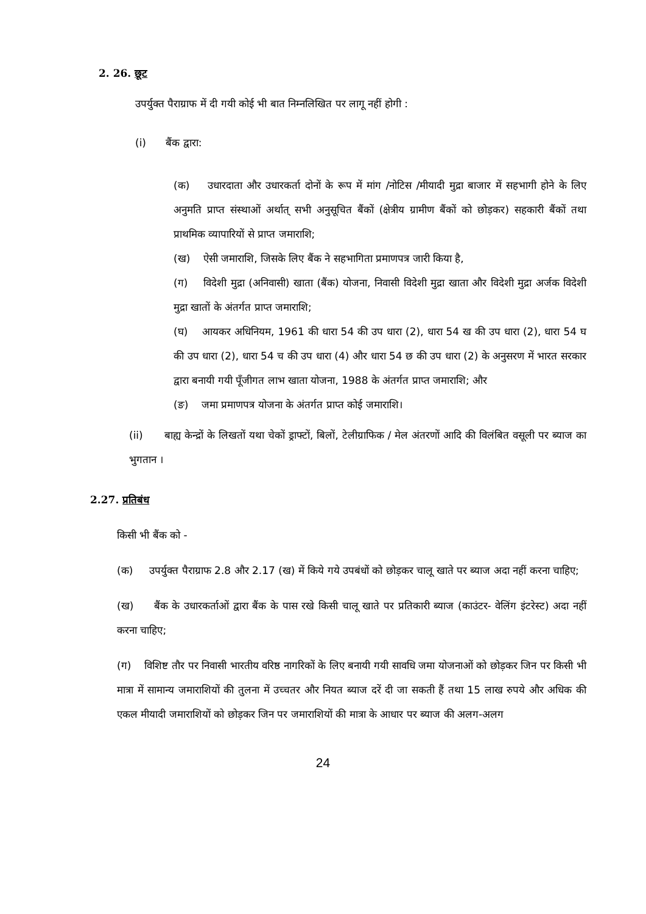2. 26. छूट
उपर्युक्त पैराग्राफ में दी गयी कोई भी बात निम्नलिखित पर लागू नहीं होगी :
(i) बैंक द्वारा:
(क) उधारदाता और उधारकर्ता दोनों के रूप में मांग /नोटिस /मीयादी मुद्रा बाजार में सहभागी होने के लिए अनुमति प्राप्त संस्थाओं अर्थात् सभी अनुसूचित बैंकों (क्षेत्रीय ग्रामीण बैंकों को छोड़कर) सहकारी बैंकों तथा प्राथमिक व्यापारियों से प्राप्त जमाराशि;
(ख) ऐसी जमाराशि, जिसके लिए बैंक ने सहभागिता प्रमाणपत्र जारी किया है,
(ग) विदेशी मुद्रा (अनिवासी) खाता (बैंक) योजना, निवासी विदेशी मुद्रा खाता और विदेशी मुद्रा अर्जक विदेशी मुद्रा खातों के अंतर्गत प्राप्त जमाराशि;
(घ) आयकर अधिनियम, 1961 की धारा 54 की उप धारा (2), धारा 54 ख की उप धारा (2), धारा 54 घ की उप धारा (2), धारा 54 च की उप धारा (4) और धारा 54 छ की उप धारा (2) के अनुसरण में भारत सरकार द्वारा बनायी गयी पूँजीगत लाभ खाता योजना, 1988 के अंतर्गत प्राप्त जमाराशि; और
(ङ) जमा प्रमाणपत्र योजना के अंतर्गत प्राप्त कोई जमाराशि।
(ii) बाह्य केन्द्रों के लिखतों यथा चेकों ड्राफ्टों, बिलों, टेलीग्राफिक / मेल अंतरणों आदि की विलंबित वसूली पर ब्याज का भुगतान ।
2.27. प्रतिबंध
किसी भी बैंक को -
(क) उपर्युक्त पैराग्राफ 2.8 और 2.17 (ख) में किये गये उपबंधों को छोड़कर चालू खाते पर ब्याज अदा नहीं करना चाहिए;
(ख) बैंक के उधारकर्ताओं द्वारा बैंक के पास रखे किसी चालू खाते पर प्रतिकारी ब्याज (काउंटर- वेलिंग इंटरेस्ट) अदा नहीं करना चाहिए;
(ग) विशिष्ट तौर पर निवासी भारतीय वरिष्ठ नागरिकों के लिए बनायी गयी सावधि जमा योजनाओं को छोड़कर जिन पर किसी भी मात्रा में सामान्य जमाराशियों की तुलना में उच्चतर और नियत ब्याज दरें दी जा सकती हैं तथा 15 लाख रुपये और अधिक की एकल मीयादी जमाराशियों को छोड़कर जिन पर जमाराशियों की मात्रा के आधार पर ब्याज की अलग-अलग
24